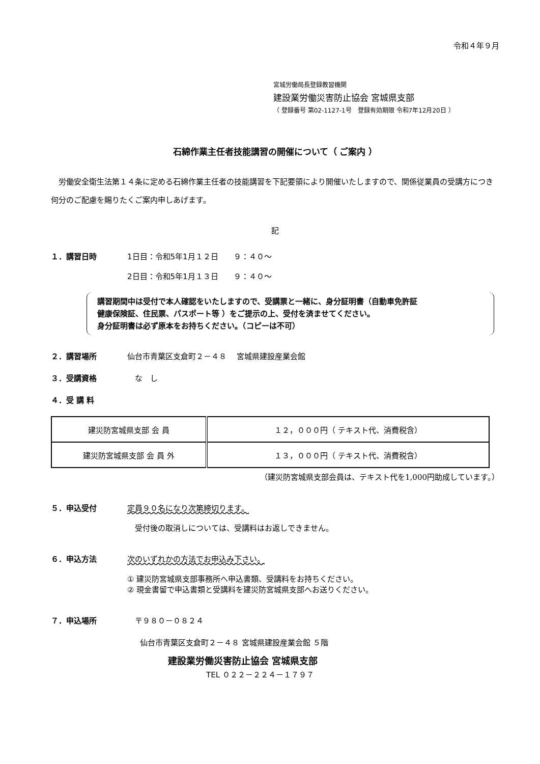令和４年９月
宮城労働局長登録教習機関
建設業労働災害防止協会 宮城県支部
（ 登録番号 第02-1127-1号　登録有効期限 令和7年12月20日 ）
石綿作業主任者技能講習の開催について（ ご案内 ）
　労働安全衛生法第１４条に定める石綿作業主任者の技能講習を下記要領により開催いたしますので、関係従業員の受講方につき何分のご配慮を賜りたくご案内申しあげます。
記
１．講習日時 1日目：令和5年1月１２日　　９：４０～
2日目：令和5年1月１３日　　９：４０～
講習期間中は受付で本人確認をいたしますので、受講票と一緒に、身分証明書（自動車免許証
健康保険証、住民票、パスポート等 ）をご提示の上、受付を済ませてください。
身分証明書は必ず原本をお持ちください。（コピーは不可）
２．講習場所 仙台市青葉区支倉町２－４８　 宮城県建設産業会館
３．受講資格 　な　し
４．受 講 料
| 建災防宮城県支部 会 員 | １２，０００円（ テキスト代、消費税含） |
| 建災防宮城県支部 会 員 外 | １３，０００円（ テキスト代、消費税含） |
（建災防宮城県支部会員は、テキスト代を1,000円助成しています。）
５．申込受付 定員９０名になり次第締切ります。
　受付後の取消しについては、受講料はお返しできません。
６．申込方法 次のいずれかの方法でお申込み下さい。
① 建災防宮城県支部事務所へ申込書類、受講料をお持ちください。
② 現金書留で申込書類と受講料を建災防宮城県支部へお送りください。
７．申込場所 　〒９８０－０８２４
仙台市青葉区支倉町２－４８ 宮城県建設産業会館 ５階
建設業労働災害防止協会 宮城県支部
TEL ０２２－２２４－１７９７